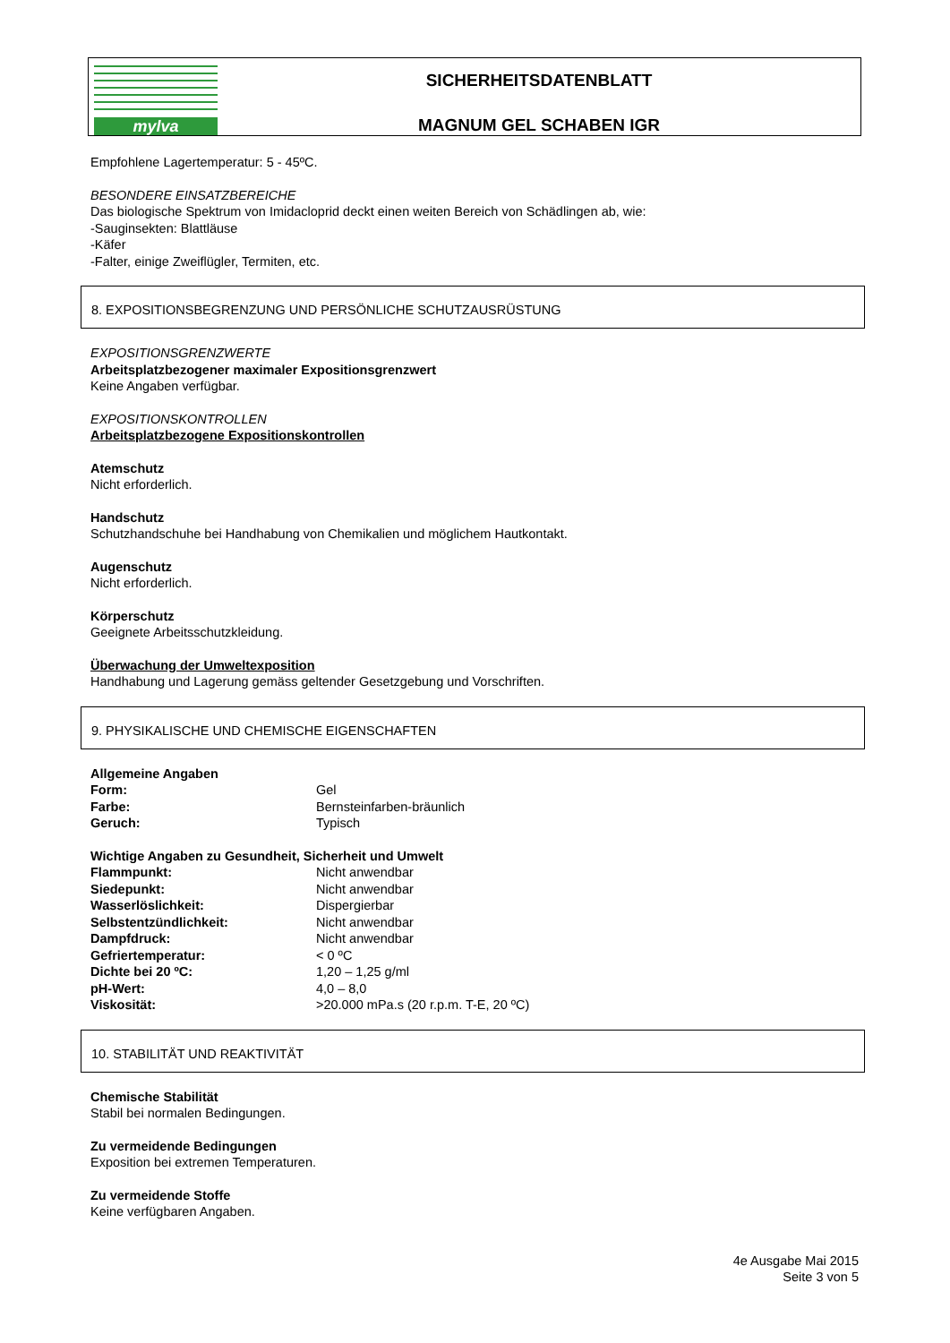mylva
SICHERHEITSDATENBLATT
MAGNUM GEL SCHABEN IGR
Empfohlene Lagertemperatur: 5 - 45ºC.
BESONDERE EINSATZBEREICHE
Das biologische Spektrum von Imidacloprid deckt einen weiten Bereich von Schädlingen ab, wie:
-Sauginsekten: Blattläuse
-Käfer
-Falter, einige Zweiflügler, Termiten, etc.
8. EXPOSITIONSBEGRENZUNG UND PERSÖNLICHE SCHUTZAUSRÜSTUNG
EXPOSITIONSGRENZWERTE
Arbeitsplatzbezogener maximaler Expositionsgrenzwert
Keine Angaben verfügbar.
EXPOSITIONSKONTROLLEN
Arbeitsplatzbezogene Expositionskontrollen
Atemschutz
Nicht erforderlich.
Handschutz
Schutzhandschuhe bei Handhabung von Chemikalien und möglichem Hautkontakt.
Augenschutz
Nicht erforderlich.
Körperschutz
Geeignete Arbeitsschutzkleidung.
Überwachung der Umweltexposition
Handhabung und Lagerung gemäss geltender Gesetzgebung und Vorschriften.
9. PHYSIKALISCHE UND CHEMISCHE EIGENSCHAFTEN
Allgemeine Angaben
Form: Gel
Farbe: Bernsteinfarben-bräunlich
Geruch: Typisch
Wichtige Angaben zu Gesundheit, Sicherheit und Umwelt
Flammpunkt: Nicht anwendbar
Siedepunkt: Nicht anwendbar
Wasserlöslichkeit: Dispergierbar
Selbstentzündlichkeit: Nicht anwendbar
Dampfdruck: Nicht anwendbar
Gefriertemperatur: < 0 ºC
Dichte bei 20 ºC: 1,20 – 1,25 g/ml
pH-Wert: 4,0 – 8,0
Viskosität: >20.000 mPa.s (20 r.p.m. T-E, 20 ºC)
10. STABILITÄT UND REAKTIVITÄT
Chemische Stabilität
Stabil bei normalen Bedingungen.
Zu vermeidende Bedingungen
Exposition bei extremen Temperaturen.
Zu vermeidende Stoffe
Keine verfügbaren Angaben.
4e Ausgabe Mai 2015
Seite 3 von 5